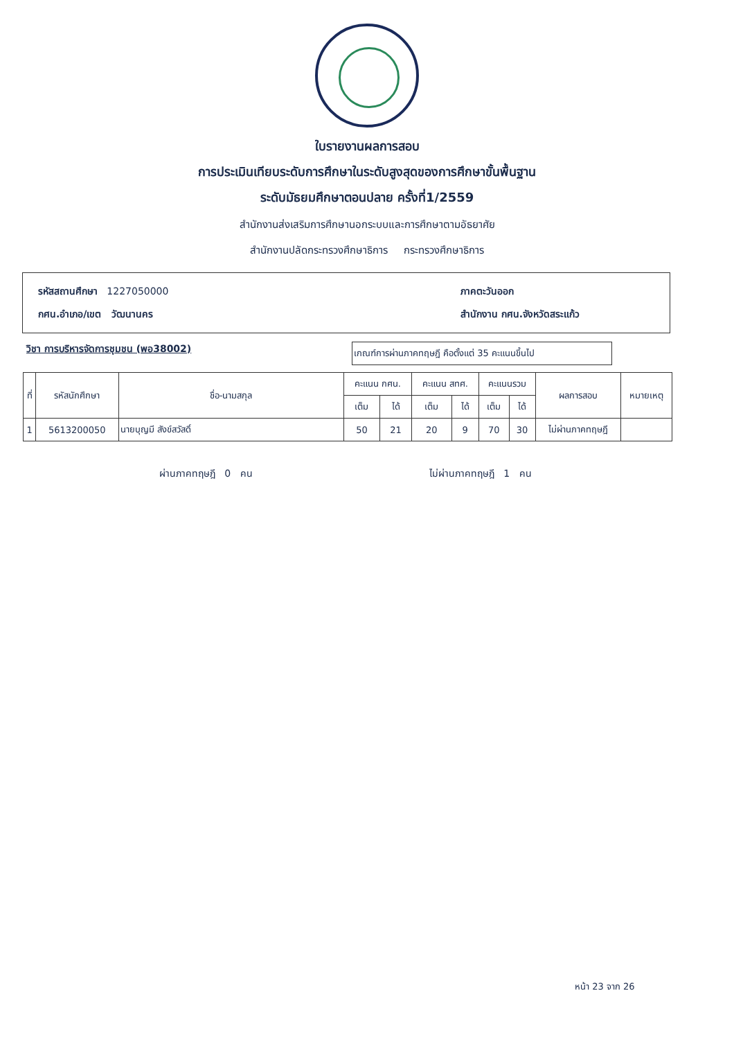ใบรายงานผลการสอบ
การประเมินเทียบระดับการศึกษาในระดับสูงสุดของการศึกษาขั้นพื้นฐาน
ระดับมัธยมศึกษาตอนปลาย ครั้งที่1/2559
สำนักงานส่งเสริมการศึกษานอกระบบและการศึกษาตามอัธยาศัย
สำนักงานปลัดกระทรวงศึกษาธิการ กระทรวงศึกษาธิการ
รหัสสถานศึกษา 1227050000 ภาคตะวันออก
กศน.อำเภอ/เขต วัฒนานคร สำนักงาน กศน.จังหวัดสระแก้ว
วิชา การบริหารจัดการชุมชน (พอ38002)
เกณฑ์การผ่านภาคทฤษฎี คือตั้งแต่ 35 คะแนนขึ้นไป
| ที่ | รหัสนักศึกษา | ชื่อ-นามสกุล | คะแนน กศน. | | คะแนน สทศ. | | คะแนนรวม | | ผลการสอบ | หมายเหตุ |
| --- | --- | --- | --- | --- | --- | --- | --- | --- | --- | --- |
| | | | เต็ม | ได้ | เต็ม | ได้ | เต็ม | ได้ | | |
| 1 | 5613200050 | นายบุญมี สังข์สวัสดิ์ | 50 | 21 | 20 | 9 | 70 | 30 | ไม่ผ่านภาคทฤษฎี | |
ผ่านภาคทฤษฎี 0 คน ไม่ผ่านภาคทฤษฎี 1 คน
หน้า 23 จาก 26